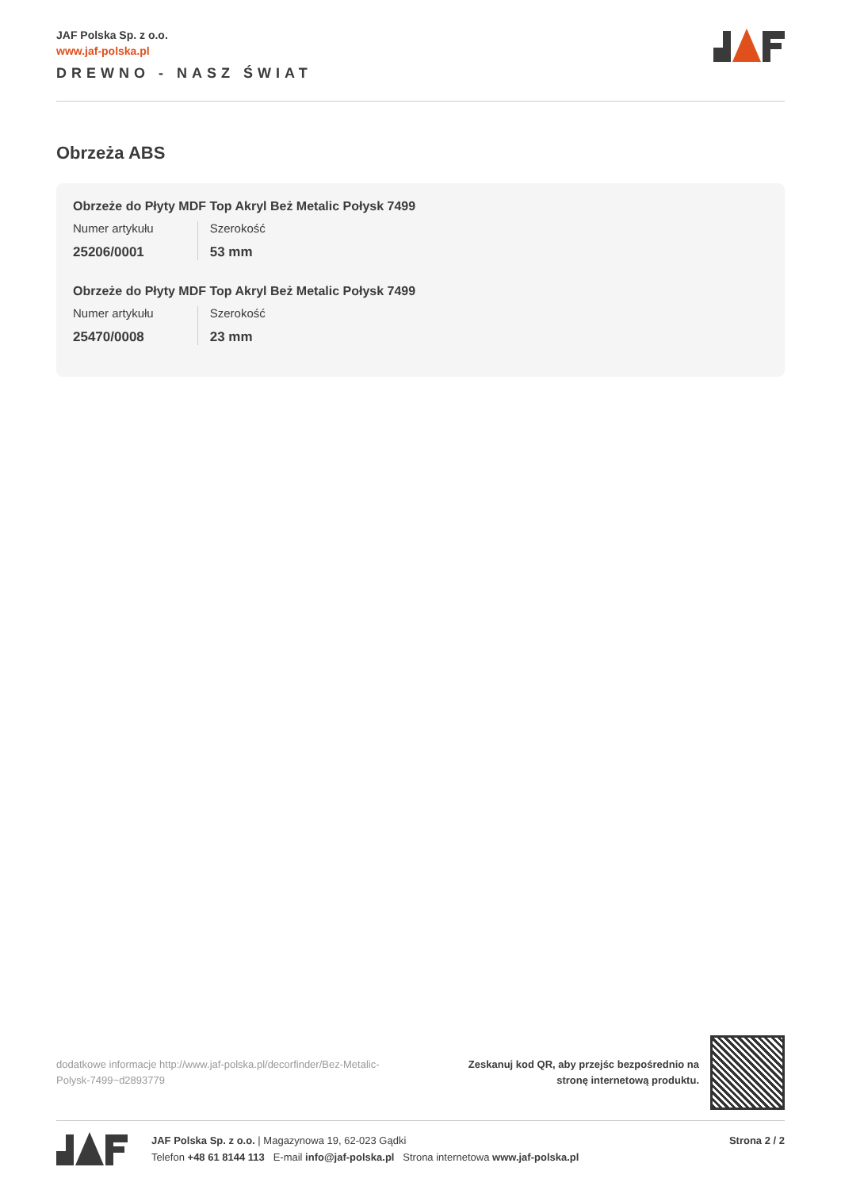JAF Polska Sp. z o.o.
www.jaf-polska.pl
DREWNO - NASZ ŚWIAT
Obrzeża ABS
Obrzeże do Płyty MDF Top Akryl Beż Metalic Połysk 7499
Numer artykułu
25206/0001
Szerokość
53 mm
Obrzeże do Płyty MDF Top Akryl Beż Metalic Połysk 7499
Numer artykułu
25470/0008
Szerokość
23 mm
dodatkowe informacje http://www.jaf-polska.pl/decorfinder/Bez-Metalic-Polysk-7499~d2893779
Zeskanuj kod QR, aby przejśc bezpośrednio na stronę internetową produktu.
JAF Polska Sp. z o.o. | Magazynowa 19, 62-023 Gądki
Telefon +48 61 8144 113 E-mail info@jaf-polska.pl Strona internetowa www.jaf-polska.pl
Strona 2 / 2